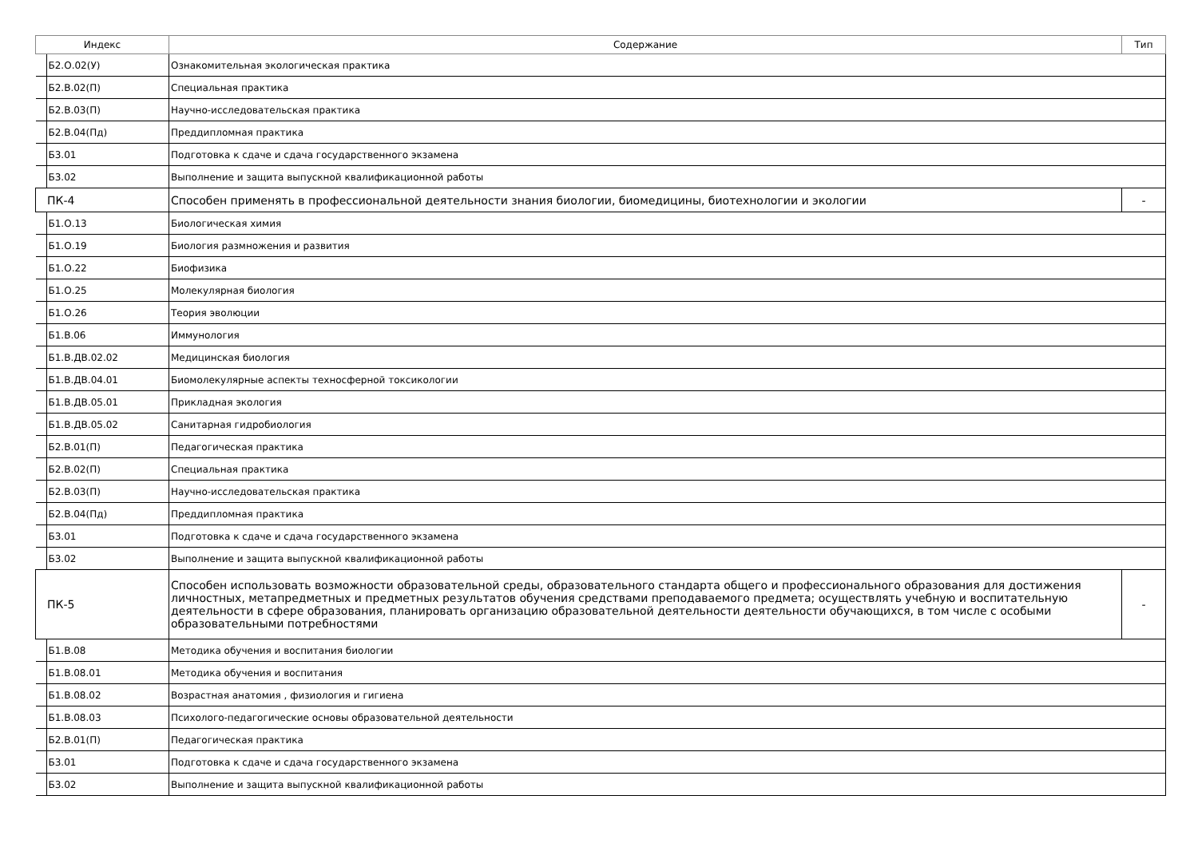| Индекс | Содержание | Тип |
| --- | --- | --- |
| Б2.О.02(У) | Ознакомительная экологическая практика | |
| Б2.В.02(П) | Специальная практика | |
| Б2.В.03(П) | Научно-исследовательская практика | |
| Б2.В.04(Пд) | Преддипломная практика | |
| Б3.01 | Подготовка к сдаче и сдача государственного экзамена | |
| Б3.02 | Выполнение и защита выпускной квалификационной работы | |
| ПК-4 | Способен применять в профессиональной деятельности знания биологии, биомедицины, биотехнологии и экологии | - |
| Б1.О.13 | Биологическая химия | |
| Б1.О.19 | Биология размножения и развития | |
| Б1.О.22 | Биофизика | |
| Б1.О.25 | Молекулярная биология | |
| Б1.О.26 | Теория эволюции | |
| Б1.В.06 | Иммунология | |
| Б1.В.ДВ.02.02 | Медицинская биология | |
| Б1.В.ДВ.04.01 | Биомолекулярные аспекты техносферной токсикологии | |
| Б1.В.ДВ.05.01 | Прикладная экология | |
| Б1.В.ДВ.05.02 | Санитарная гидробиология | |
| Б2.В.01(П) | Педагогическая практика | |
| Б2.В.02(П) | Специальная практика | |
| Б2.В.03(П) | Научно-исследовательская практика | |
| Б2.В.04(Пд) | Преддипломная практика | |
| Б3.01 | Подготовка к сдаче и сдача государственного экзамена | |
| Б3.02 | Выполнение и защита выпускной квалификационной работы | |
| ПК-5 | Способен использовать возможности образовательной среды, образовательного стандарта общего и профессионального образования для достижения личностных, метапредметных и предметных результатов обучения средствами преподаваемого предмета; осуществлять учебную и воспитательную деятельности в сфере образования, планировать организацию образовательной деятельности деятельности обучающихся, в том числе с особыми образовательными потребностями | - |
| Б1.В.08 | Методика обучения и воспитания биологии | |
| Б1.В.08.01 | Методика обучения и воспитания | |
| Б1.В.08.02 | Возрастная анатомия , физиология и гигиена | |
| Б1.В.08.03 | Психолого-педагогические основы образовательной деятельности | |
| Б2.В.01(П) | Педагогическая практика | |
| Б3.01 | Подготовка к сдаче и сдача государственного экзамена | |
| Б3.02 | Выполнение и защита выпускной квалификационной работы | |